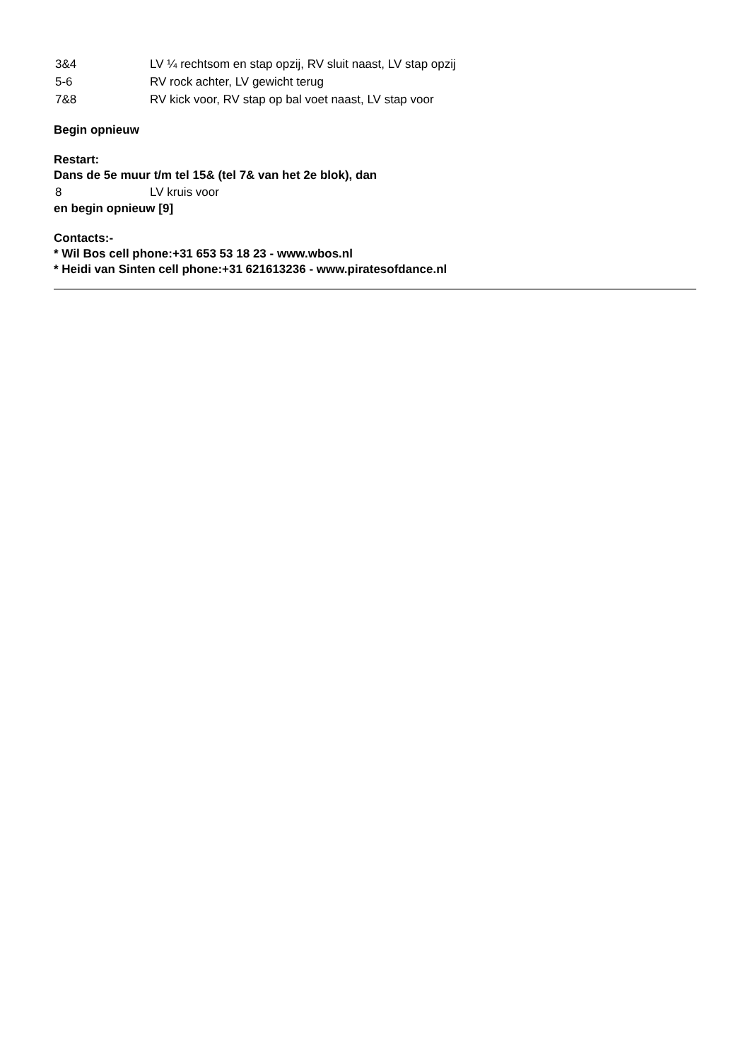3&4 LV ¼ rechtsom en stap opzij, RV sluit naast, LV stap opzij
5-6 RV rock achter, LV gewicht terug
7&8 RV kick voor, RV stap op bal voet naast, LV stap voor
Begin opnieuw
Restart:
Dans de 5e muur t/m tel 15& (tel 7& van het 2e blok), dan
8 LV kruis voor
en begin opnieuw [9]
Contacts:-
* Wil Bos cell phone:+31 653 53 18 23 - www.wbos.nl
* Heidi van Sinten cell phone:+31 621613236 - www.piratesofdance.nl